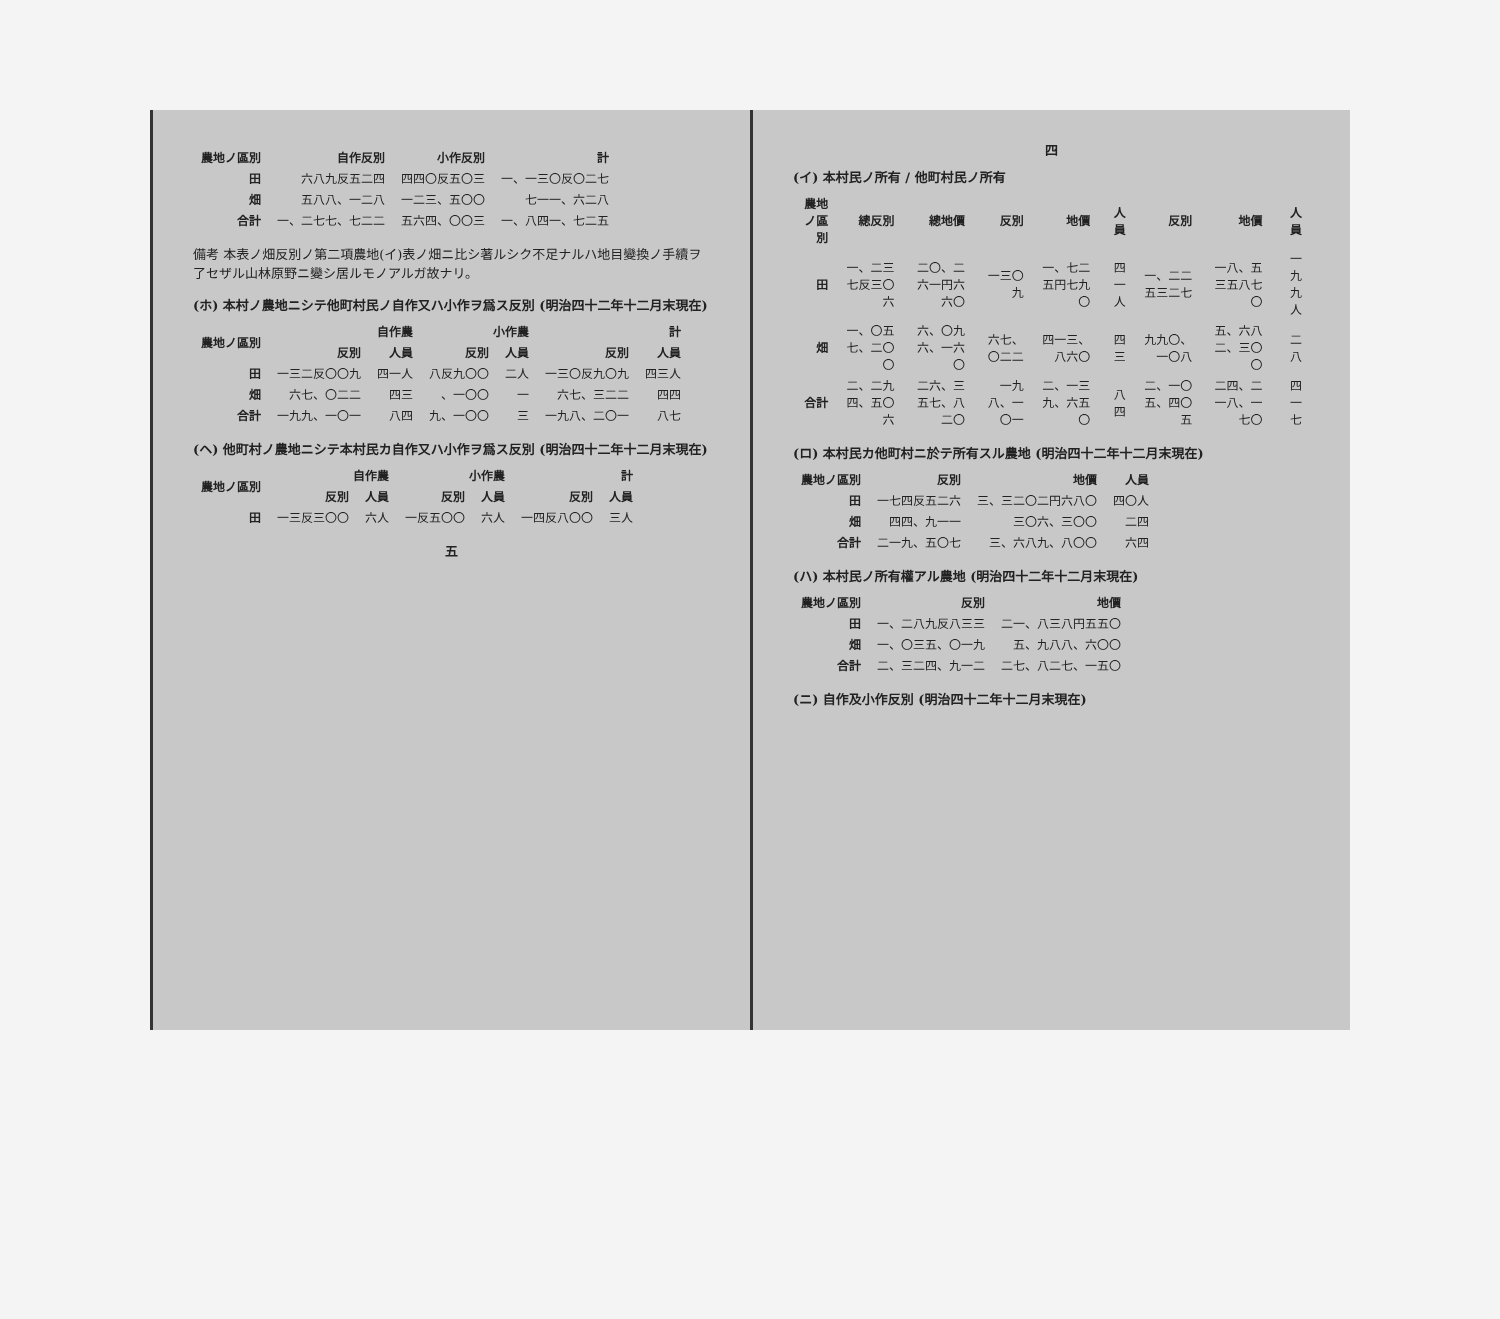四
(イ) 本村民ノ所有 / 他町村民ノ所有
| 農地ノ區別 | 總反別 | 總地價 | 反別 | 地價 | 人員 | 反別 | 地價 | 人員 |
| --- | --- | --- | --- | --- | --- | --- | --- | --- |
| 田 | 一、二三七反三〇六 | 二〇、二六一円六六〇 | 一三〇九 | 一、七二五円七九〇 | 四一人 | 一、二二五三二七 | 一八、五三五八七〇 | 一九九人 |
| 畑 | 一、〇五七、二〇〇 | 六、〇九六、一六〇 | 六七、〇二二 | 四一三、八六〇 | 四三 | 九九〇、一〇八 | 五、六八二、三〇〇 | 二八 |
| 合計 | 二、二九四、五〇六 | 二六、三五七、八二〇 | 一九八、一〇一 | 二、一三九、六五〇 | 八四 | 二、一〇五、四〇五 | 二四、二一八、一七〇 | 四一七 |
(ロ) 本村民カ他町村ニ於テ所有スル農地 (明治四十二年十二月末現在)
| 農地ノ區別 | 反別 | 地價 | 人員 |
| --- | --- | --- | --- |
| 田 | 一七四反五二六 | 三、三二〇二円六八〇 | 四〇人 |
| 畑 | 四四、九一一 | 三〇六、三〇〇 | 二四 |
| 合計 | 二一九、五〇七 | 三、六八九、八〇〇 | 六四 |
(ハ) 本村民ノ所有權アル農地 (明治四十二年十二月末現在)
| 農地ノ區別 | 反別 | 地價 |
| --- | --- | --- |
| 田 | 一、二八九反八三三 | 二一、八三八円五五〇 |
| 畑 | 一、〇三五、〇一九 | 五、九八八、六〇〇 |
| 合計 | 二、三二四、九一二 | 二七、八二七、一五〇 |
(ニ) 自作及小作反別 (明治四十二年十二月末現在)
| 農地ノ區別 | 自作反別 | 小作反別 | 計 |
| --- | --- | --- | --- |
| 田 | 六八九反五二四 | 四四〇反五〇三 | 一、一三〇反〇二七 |
| 畑 | 五八八、一二八 | 一二三、五〇〇 | 七一一、六二八 |
| 合計 | 一、二七七、七二二 | 五六四、〇〇三 | 一、八四一、七二五 |
備考 本表ノ畑反別ノ第二項農地(イ)表ノ畑ニ比シ著ルシク不足ナルハ地目變換ノ手續ヲ了セザル山林原野ニ變シ居ルモノアルガ故ナリ。
(ホ) 本村ノ農地ニシテ他町村民ノ自作又ハ小作ヲ爲ス反別 (明治四十二年十二月末現在)
| 農地ノ區別 | 自作農 | | 小作農 | | 計 | |
| --- | --- | --- | --- | --- | --- | --- |
| | 反別 | 人員 | 反別 | 人員 | 反別 | 人員 |
| 田 | 一三二反〇〇九 | 四一人 | 八反九〇〇 | 二人 | 一三〇反九〇九 | 四三人 |
| 畑 | 六七、〇二二 | 四三 | 、一〇〇 | 一 | 六七、三二二 | 四四 |
| 合計 | 一九九、一〇一 | 八四 | 九、一〇〇 | 三 | 一九八、二〇一 | 八七 |
(ヘ) 他町村ノ農地ニシテ本村民カ自作又ハ小作ヲ爲ス反別 (明治四十二年十二月末現在)
| 農地ノ區別 | 自作農 | | 小作農 | | 計 | |
| --- | --- | --- | --- | --- | --- | --- |
| | 反別 | 人員 | 反別 | 人員 | 反別 | 人員 |
| 田 | 一三反三〇〇 | 六人 | 一反五〇〇 | 六人 | 一四反八〇〇 | 三人 |
五